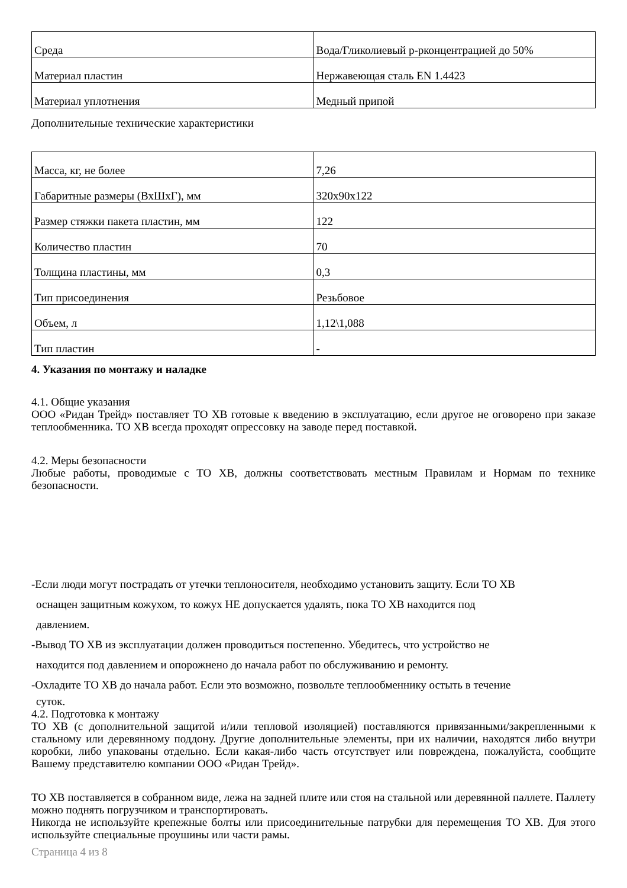| Среда | Вода/Гликолиевый р-рконцентрацией до 50% |
| Материал пластин | Нержавеющая сталь EN 1.4423 |
| Материал уплотнения | Медный припой |
Дополнительные технические характеристики
| Масса, кг, не более | 7,26 |
| Габаритные размеры (ВхШхГ), мм | 320х90х122 |
| Размер стяжки пакета пластин, мм | 122 |
| Количество пластин | 70 |
| Толщина пластины, мм | 0,3 |
| Тип присоединения | Резьбовое |
| Объем, л | 1,12\1,088 |
| Тип пластин | - |
4. Указания по монтажу и наладке
4.1. Общие указания
ООО «Ридан Трейд» поставляет ТО ХВ готовые к введению в эксплуатацию, если другое не оговорено при заказе теплообменника. ТО ХВ всегда проходят опрессовку на заводе перед поставкой.
4.2. Меры безопасности
Любые работы, проводимые с ТО ХВ, должны соответствовать местным Правилам и Нормам по технике безопасности.
-Если люди могут пострадать от утечки теплоносителя, необходимо установить защиту. Если ТО ХВ
оснащен защитным кожухом, то кожух НЕ допускается удалять, пока ТО ХВ находится под
давлением.
-Вывод ТО ХВ из эксплуатации должен проводиться постепенно. Убедитесь, что устройство не
находится под давлением и опорожнено до начала работ по обслуживанию и ремонту.
-Охладите ТО ХВ до начала работ. Если это возможно, позвольте теплообменнику остыть в течение
суток.
4.2. Подготовка к монтажу
ТО ХВ (с дополнительной защитой и/или тепловой изоляцией) поставляются привязанными/закрепленными к стальному или деревянному поддону. Другие дополнительные элементы, при их наличии, находятся либо внутри коробки, либо упакованы отдельно. Если какая-либо часть отсутствует или повреждена, пожалуйста, сообщите Вашему представителю компании ООО «Ридан Трейд».
ТО ХВ поставляется в собранном виде, лежа на задней плите или стоя на стальной или деревянной паллете. Паллету можно поднять погрузчиком и транспортировать.
Никогда не используйте крепежные болты или присоединительные патрубки для перемещения ТО ХВ. Для этого используйте специальные проушины или части рамы.
Страница 4 из 8